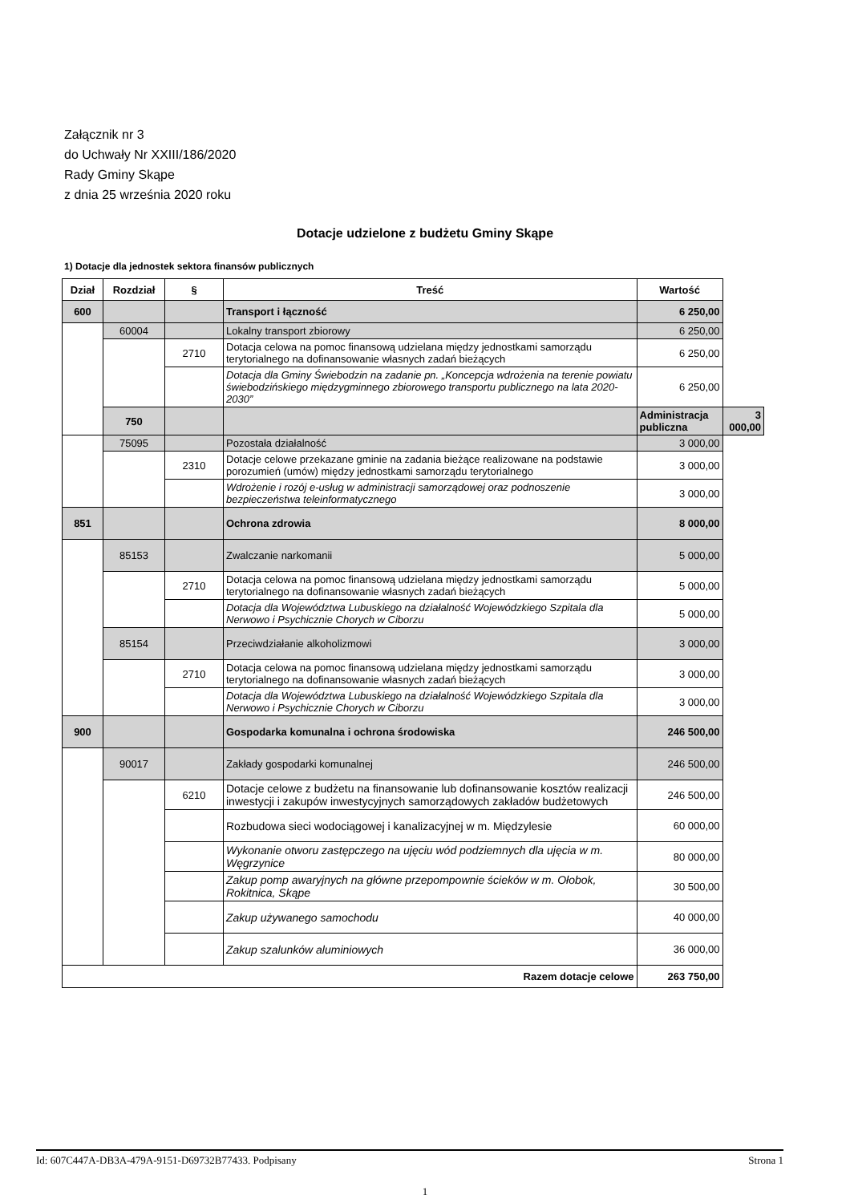Załącznik nr 3
do Uchwały Nr XXIII/186/2020
Rady Gminy Skąpe
z dnia 25 września 2020 roku
Dotacje udzielone z budżetu Gminy Skąpe
1) Dotacje dla jednostek sektora finansów publicznych
| Dział | Rozdział | § | Treść | Wartość | |
| --- | --- | --- | --- | --- | --- |
| 600 | | | Transport i łączność | 6 250,00 | |
| | 60004 | | Lokalny transport zbiorowy | 6 250,00 | |
| | | 2710 | Dotacja celowa na pomoc finansową udzielana między jednostkami samorządu terytorialnego na dofinansowanie własnych zadań bieżących | 6 250,00 | |
| | | | Dotacja dla Gminy Świebodzin na zadanie pn. „Koncepcja wdrożenia na terenie powiatu świebodzińskiego międzygminnego zbiorowego transportu publicznego na lata 2020-2030” | 6 250,00 | |
| | 750 | | | Administracja publiczna | 3 000,00 |
| | 75095 | | Pozostała działalność | 3 000,00 | |
| | | 2310 | Dotacje celowe przekazane gminie na zadania bieżące realizowane na podstawie porozumień (umów) między jednostkami samorządu terytorialnego | 3 000,00 | |
| | | | Wdrożenie i rozój e-usług w administracji samorządowej oraz podnoszenie bezpieczeństwa teleinformatycznego | 3 000,00 | |
| 851 | | | Ochrona zdrowia | 8 000,00 | |
| | 85153 | | Zwalczanie narkomanii | 5 000,00 | |
| | | 2710 | Dotacja celowa na pomoc finansową udzielana między jednostkami samorządu terytorialnego na dofinansowanie własnych zadań bieżących | 5 000,00 | |
| | | | Dotacja dla Województwa Lubuskiego na działalność Wojewódzkiego Szpitala dla Nerwowo i Psychicznie Chorych w Ciborzu | 5 000,00 | |
| | 85154 | | Przeciwdziałanie alkoholizmowi | 3 000,00 | |
| | | 2710 | Dotacja celowa na pomoc finansową udzielana między jednostkami samorządu terytorialnego na dofinansowanie własnych zadań bieżących | 3 000,00 | |
| | | | Dotacja dla Województwa Lubuskiego na działalność Wojewódzkiego Szpitala dla Nerwowo i Psychicznie Chorych w Ciborzu | 3 000,00 | |
| 900 | | | Gospodarka komunalna i ochrona środowiska | 246 500,00 | |
| | 90017 | | Zakłady gospodarki komunalnej | 246 500,00 | |
| | | 6210 | Dotacje celowe z budżetu na finansowanie lub dofinansowanie kosztów realizacji inwestycji i zakupów inwestycyjnych samorządowych zakładów budżetowych | 246 500,00 | |
| | | | Rozbudowa sieci wodociągowej i kanalizacyjnej w m. Międzylesie | 60 000,00 | |
| | | | Wykonanie otworu zastępczego na ujęciu wód podziemnych dla ujęcia w m. Węgrzynice | 80 000,00 | |
| | | | Zakup pomp awaryjnych na główne przepompownie ścieków w m. Ołobok, Rokitnica, Skąpe | 30 500,00 | |
| | | | Zakup używanego samochodu | 40 000,00 | |
| | | | Zakup szalunków aluminiowych | 36 000,00 | |
| Razem dotacje celowe | | | | 263 750,00 | |
Id: 607C447A-DB3A-479A-9151-D69732B77433. Podpisany Strona 1
1